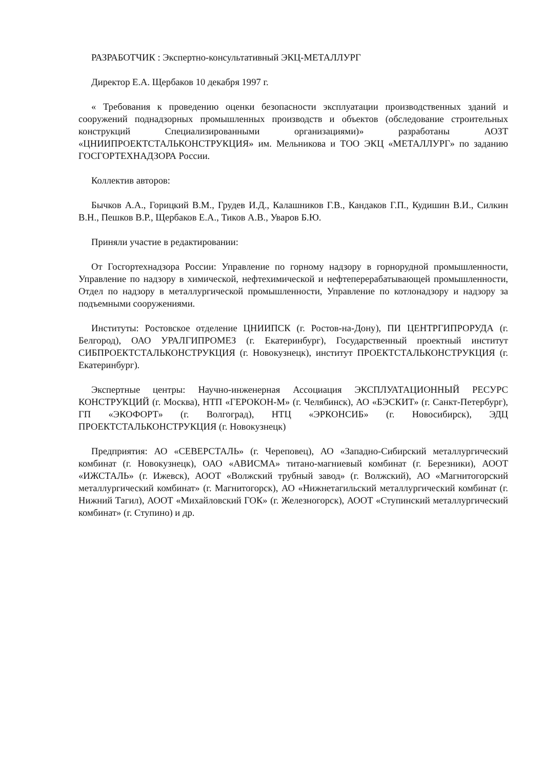РАЗРАБОТЧИК : Экспертно-консультативный ЭКЦ-МЕТАЛЛУРГ
Директор Е.А. Щербаков 10 декабря 1997 г.
« Требования к проведению оценки безопасности эксплуатации производственных зданий и сооружений поднадзорных промышленных производств и объектов (обследование строительных конструкций Специализированными организациями)» разработаны АОЗТ «ЦНИИПРОЕКТСТАЛЬКОНСТРУКЦИЯ» им. Мельникова и ТОО ЭКЦ «МЕТАЛЛУРГ» по заданию ГОСГОРТЕХНАДЗОРА России.
Коллектив авторов:
Бычков А.А., Горицкий В.М., Грудев И.Д., Калашников Г.В., Кандаков Г.П., Кудишин В.И., Силкин В.Н., Пешков В.Р., Щербаков Е.А., Тиков А.В., Уваров Б.Ю.
Приняли участие в редактировании:
От Госгортехнадзора России: Управление по горному надзору в горнорудной промышленности, Управление по надзору в химической, нефтехимической и нефтеперерабатывающей промышленности, Отдел по надзору в металлургической промышленности, Управление по котлонадзору и надзору за подъемными сооружениями.
Институты: Ростовское отделение ЦНИИПСК (г. Ростов-на-Дону), ПИ ЦЕНТРГИПРОРУДА (г. Белгород), ОАО УРАЛГИПРОМЕЗ (г. Екатеринбург), Государственный проектный институт СИБПРОЕКТСТАЛЬКОНСТРУКЦИЯ (г. Новокузнецк), институт ПРОЕКТСТАЛЬКОНСТРУКЦИЯ (г. Екатеринбург).
Экспертные центры: Научно-инженерная Ассоциация ЭКСПЛУАТАЦИОННЫЙ РЕСУРС КОНСТРУКЦИЙ (г. Москва), НТП «ГЕРОКОН-М» (г. Челябинск), АО «БЭСКИТ» (г. Санкт-Петербург), ГП «ЭКОФОРТ» (г. Волгоград), НТЦ «ЭРКОНСИБ» (г. Новосибирск), ЭДЦ ПРОЕКТСТАЛЬКОНСТРУКЦИЯ (г. Новокузнецк)
Предприятия: АО «СЕВЕРСТАЛЬ» (г. Череповец), АО «Западно-Сибирский металлургический комбинат (г. Новокузнецк), ОАО «АВИСМА» титано-магниевый комбинат (г. Березники), АООТ «ИЖСТАЛЬ» (г. Ижевск), АООТ «Волжский трубный завод» (г. Волжский), АО «Магнитогорский металлургический комбинат» (г. Магнитогорск), АО «Нижнетагильский металлургический комбинат (г. Нижний Тагил), АООТ «Михайловский ГОК» (г. Железногорск), АООТ «Ступинский металлургический комбинат» (г. Ступино) и др.